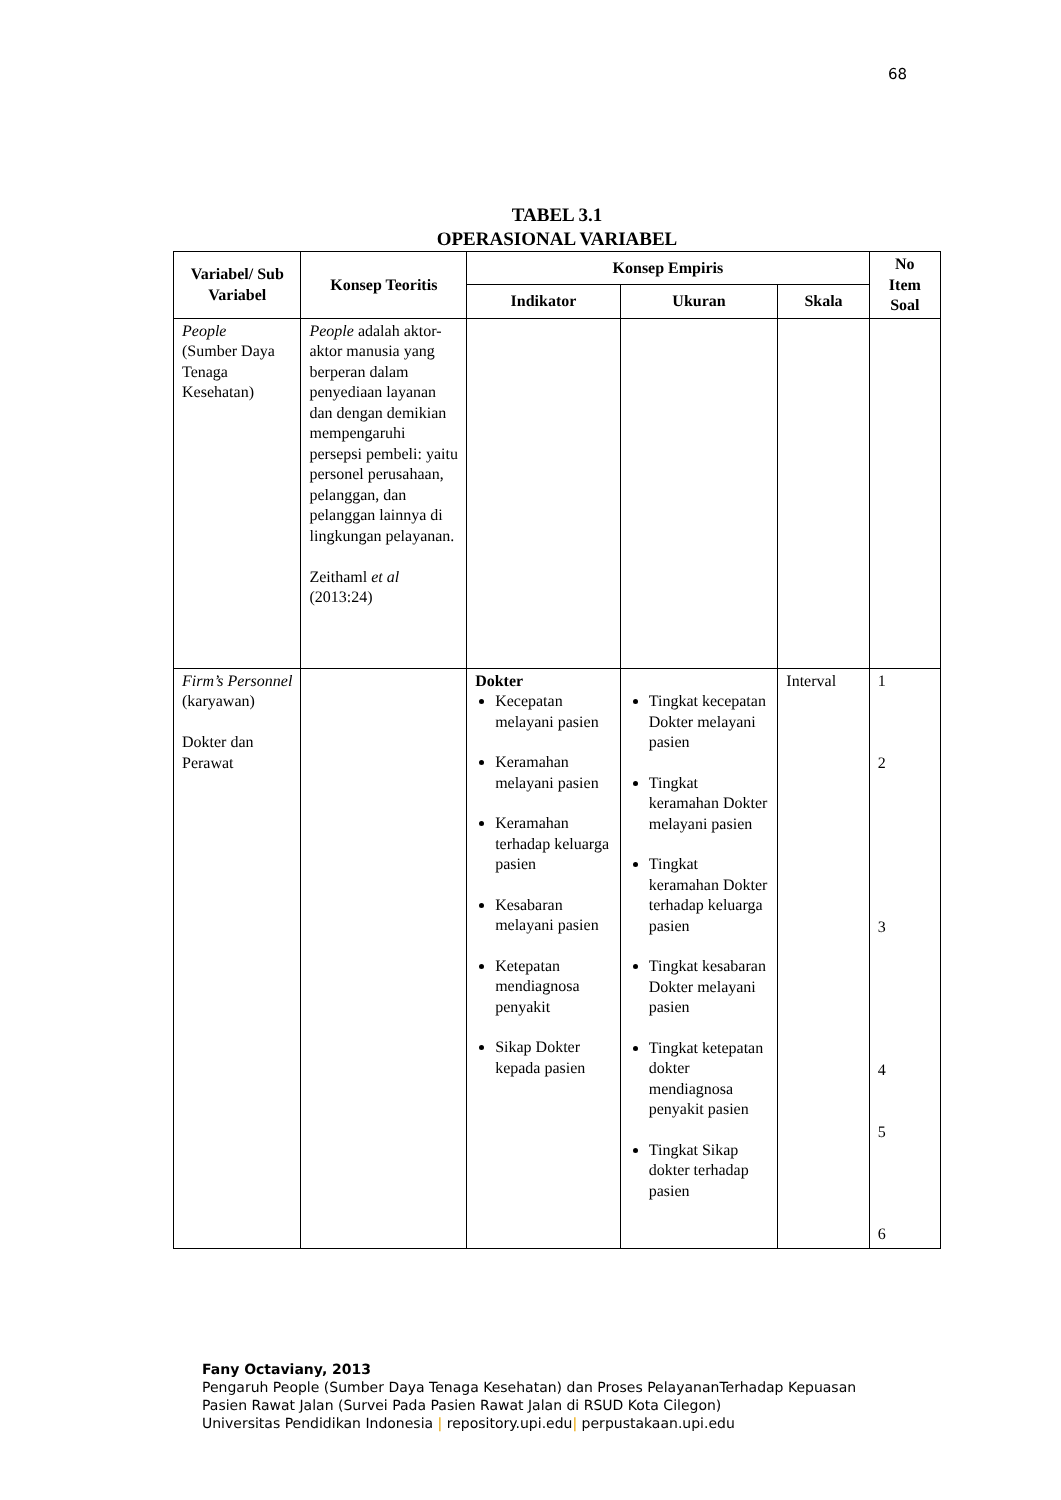68
TABEL 3.1
OPERASIONAL VARIABEL
| Variabel/ Sub Variabel | Konsep Teoritis | Konsep Empiris | | | No Item Soal |
| --- | --- | --- | --- | --- | --- |
| | | Indikator | Ukuran | Skala | |
| People (Sumber Daya Tenaga Kesehatan) | People adalah aktor-aktor manusia yang berperan dalam penyediaan layanan dan dengan demikian mempengaruhi persepsi pembeli: yaitu personel perusahaan, pelanggan, dan pelanggan lainnya di lingkungan pelayanan. Zeithaml et al (2013:24) | | | | |
| Firm’s Personnel (karyawan) Dokter dan Perawat | | Dokter Kecepatan melayani pasien Keramahan melayani pasien Keramahan terhadap keluarga pasien Kesabaran melayani pasien Ketepatan mendiagnosa penyakit Sikap Dokter kepada pasien | Tingkat kecepatan Dokter melayani pasien Tingkat keramahan Dokter melayani pasien Tingkat keramahan Dokter terhadap keluarga pasien Tingkat kesabaran Dokter melayani pasien Tingkat ketepatan dokter mendiagnosa penyakit pasien Tingkat Sikap dokter terhadap pasien | Interval | 1 2 3 4 5 6 |
Fany Octaviany, 2013
Pengaruh People (Sumber Daya Tenaga Kesehatan) dan Proses PelayananTerhadap Kepuasan
Pasien Rawat Jalan (Survei Pada Pasien Rawat Jalan di RSUD Kota Cilegon)
Universitas Pendidikan Indonesia | repository.upi.edu| perpustakaan.upi.edu